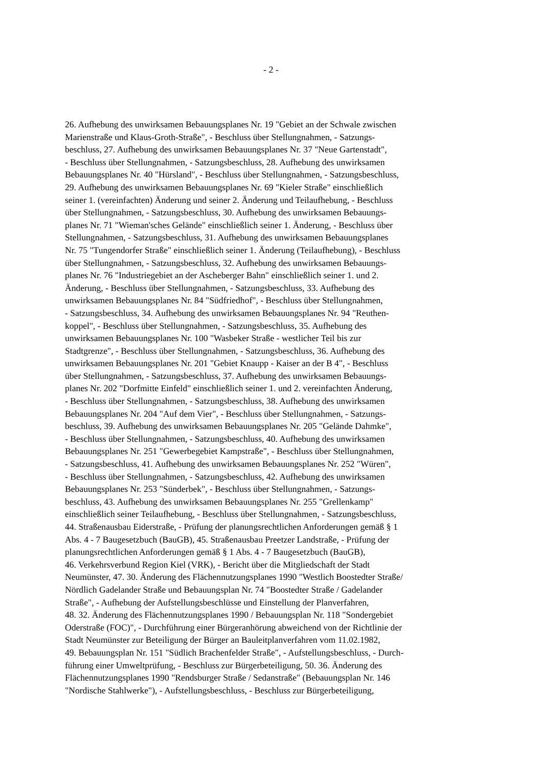- 2 -
26. Aufhebung des unwirksamen Bebauungsplanes Nr. 19 "Gebiet an der Schwale zwischen
Marienstraße und Klaus-Groth-Straße", - Beschluss über Stellungnahmen, - Satzungs-
beschluss, 27. Aufhebung des unwirksamen Bebauungsplanes Nr. 37 "Neue Gartenstadt",
- Beschluss über Stellungnahmen, - Satzungsbeschluss, 28. Aufhebung des unwirksamen
Bebauungsplanes Nr. 40 "Hürsland", - Beschluss über Stellungnahmen, - Satzungsbeschluss,
29. Aufhebung des unwirksamen Bebauungsplanes Nr. 69 "Kieler Straße" einschließlich
seiner 1. (vereinfachten) Änderung und seiner 2. Änderung und Teilaufhebung, - Beschluss
über Stellungnahmen, - Satzungsbeschluss, 30. Aufhebung des unwirksamen Bebauungs-
planes Nr. 71 "Wieman'sches Gelände" einschließlich seiner 1. Änderung, - Beschluss über
Stellungnahmen, - Satzungsbeschluss, 31. Aufhebung des unwirksamen Bebauungsplanes
Nr. 75 "Tungendorfer Straße" einschließlich seiner 1. Änderung (Teilaufhebung), - Beschluss
über Stellungnahmen, - Satzungsbeschluss, 32. Aufhebung des unwirksamen Bebauungs-
planes Nr. 76 "Industriegebiet an der Ascheberger Bahn" einschließlich seiner 1. und 2.
Änderung, - Beschluss über Stellungnahmen, - Satzungsbeschluss, 33. Aufhebung des
unwirksamen Bebauungsplanes Nr. 84 "Südfriedhof", - Beschluss über Stellungnahmen,
- Satzungsbeschluss, 34. Aufhebung des unwirksamen Bebauungsplanes Nr. 94 "Reuthen-
koppel", - Beschluss über Stellungnahmen, - Satzungsbeschluss, 35. Aufhebung des
unwirksamen Bebauungsplanes Nr. 100 "Wasbeker Straße - westlicher Teil bis zur
Stadtgrenze", - Beschluss über Stellungnahmen, - Satzungsbeschluss, 36. Aufhebung des
unwirksamen Bebauungsplanes Nr. 201 "Gebiet Knaupp - Kaiser an der B 4", - Beschluss
über Stellungnahmen, - Satzungsbeschluss, 37. Aufhebung des unwirksamen Bebauungs-
planes Nr. 202 "Dorfmitte Einfeld" einschließlich seiner 1. und 2. vereinfachten Änderung,
- Beschluss über Stellungnahmen, - Satzungsbeschluss, 38. Aufhebung des unwirksamen
Bebauungsplanes Nr. 204 "Auf dem Vier", - Beschluss über Stellungnahmen, - Satzungs-
beschluss, 39. Aufhebung des unwirksamen Bebauungsplanes Nr. 205 "Gelände Dahmke",
- Beschluss über Stellungnahmen, - Satzungsbeschluss, 40. Aufhebung des unwirksamen
Bebauungsplanes Nr. 251 "Gewerbegebiet Kampstraße", - Beschluss über Stellungnahmen,
- Satzungsbeschluss, 41. Aufhebung des unwirksamen Bebauungsplanes Nr. 252 "Würen",
- Beschluss über Stellungnahmen, - Satzungsbeschluss, 42. Aufhebung des unwirksamen
Bebauungsplanes Nr. 253 "Sünderbek", - Beschluss über Stellungnahmen, - Satzungs-
beschluss, 43. Aufhebung des unwirksamen Bebauungsplanes Nr. 255 "Grellenkamp"
einschließlich seiner Teilaufhebung, - Beschluss über Stellungnahmen, - Satzungsbeschluss,
44. Straßenausbau Eiderstraße, - Prüfung der planungsrechtlichen Anforderungen gemäß § 1
Abs. 4 - 7 Baugesetzbuch (BauGB), 45. Straßenausbau Preetzer Landstraße, - Prüfung der
planungsrechtlichen Anforderungen gemäß § 1 Abs. 4 - 7 Baugesetzbuch (BauGB),
46. Verkehrsverbund Region Kiel (VRK), - Bericht über die Mitgliedschaft der Stadt
Neumünster, 47. 30. Änderung des Flächennutzungsplanes 1990 "Westlich Boostedter Straße/
Nördlich Gadelander Straße und Bebauungsplan Nr. 74 "Boostedter Straße / Gadelander
Straße", - Aufhebung der Aufstellungsbeschlüsse und Einstellung der Planverfahren,
48. 32. Änderung des Flächennutzungsplanes 1990 / Bebauungsplan Nr. 118 "Sondergebiet
Oderstraße (FOC)", - Durchführung einer Bürgeranhörung abweichend von der Richtlinie der
Stadt Neumünster zur Beteiligung der Bürger an Bauleitplanverfahren vom 11.02.1982,
49. Bebauungsplan Nr. 151 "Südlich Brachenfelder Straße", - Aufstellungsbeschluss, - Durch-
führung einer Umweltprüfung, - Beschluss zur Bürgerbeteiligung, 50. 36. Änderung des
Flächennutzungsplanes 1990 "Rendsburger Straße / Sedanstraße" (Bebauungsplan Nr. 146
"Nordische Stahlwerke"), - Aufstellungsbeschluss, - Beschluss zur Bürgerbeteiligung,